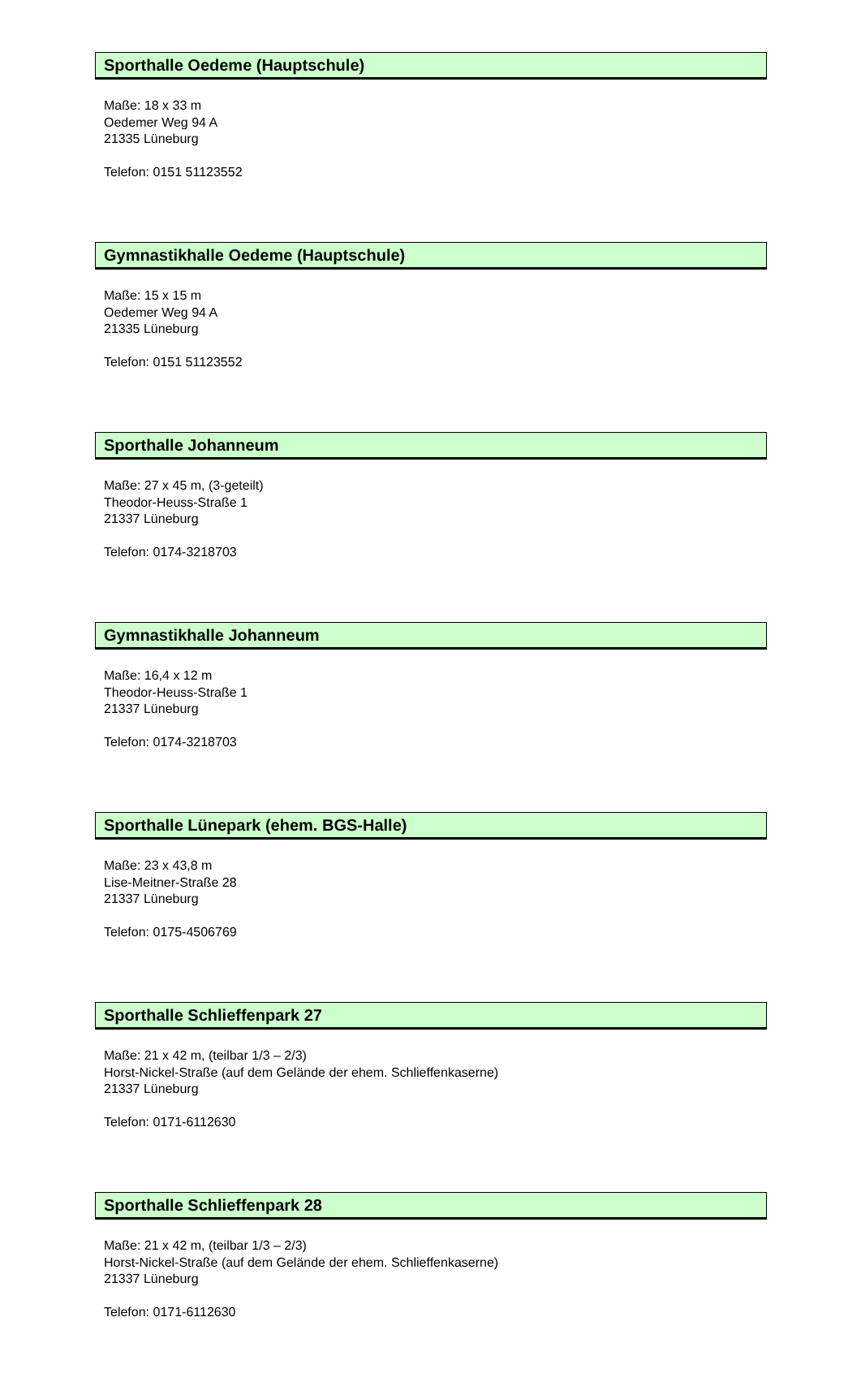Sporthalle Oedeme (Hauptschule)
Maße: 18 x 33 m
Oedemer Weg 94 A
21335 Lüneburg
Telefon: 0151 51123552
Gymnastikhalle Oedeme (Hauptschule)
Maße: 15 x 15 m
Oedemer Weg 94 A
21335 Lüneburg
Telefon: 0151 51123552
Sporthalle Johanneum
Maße: 27 x 45 m, (3-geteilt)
Theodor-Heuss-Straße 1
21337 Lüneburg
Telefon: 0174-3218703
Gymnastikhalle Johanneum
Maße: 16,4 x 12 m
Theodor-Heuss-Straße 1
21337 Lüneburg
Telefon: 0174-3218703
Sporthalle Lünepark (ehem. BGS-Halle)
Maße: 23 x 43,8 m
Lise-Meitner-Straße 28
21337 Lüneburg
Telefon: 0175-4506769
Sporthalle Schlieffenpark 27
Maße: 21 x 42 m, (teilbar 1/3 – 2/3)
Horst-Nickel-Straße (auf dem Gelände der ehem. Schlieffenkaserne)
21337 Lüneburg
Telefon: 0171-6112630
Sporthalle Schlieffenpark 28
Maße: 21 x 42 m, (teilbar 1/3 – 2/3)
Horst-Nickel-Straße (auf dem Gelände der ehem. Schlieffenkaserne)
21337 Lüneburg
Telefon: 0171-6112630